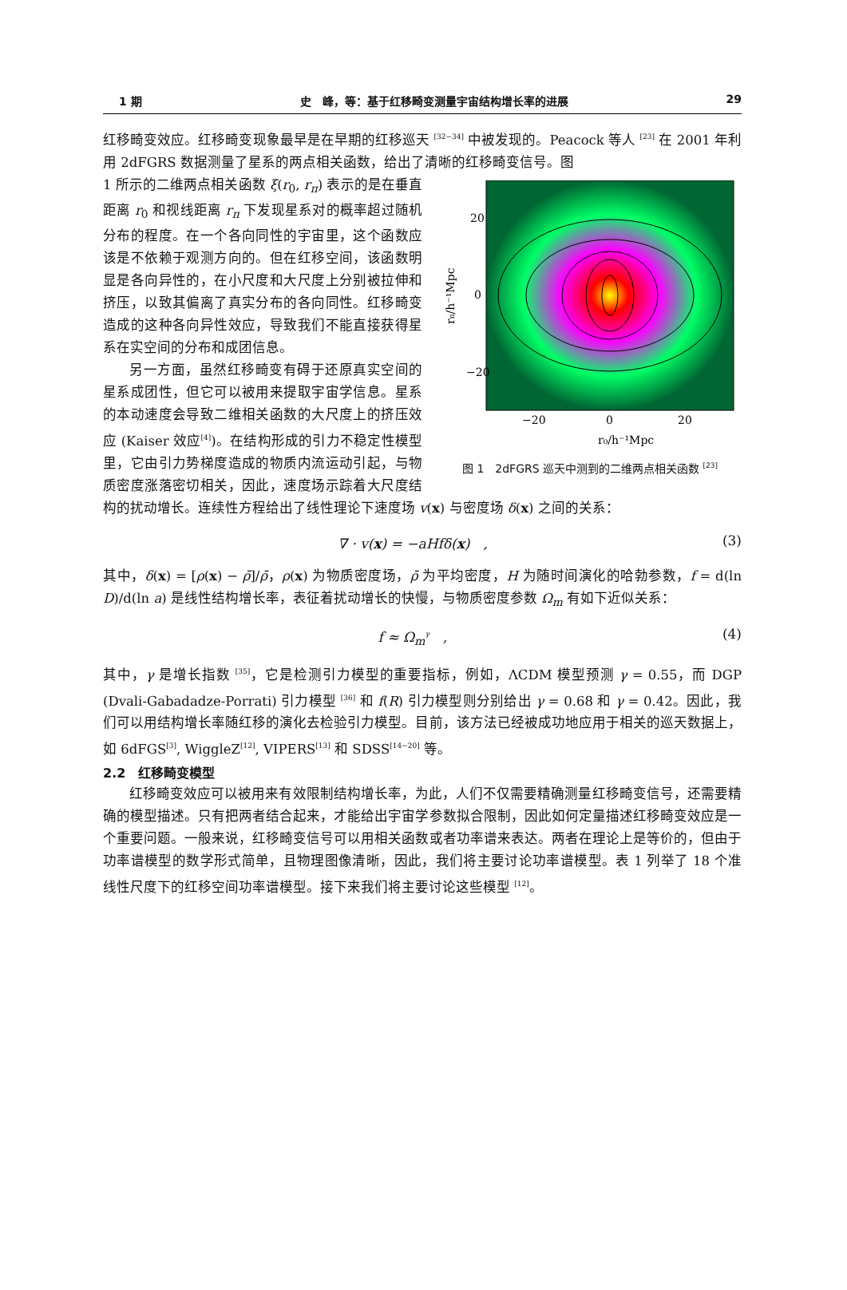1 期 史　峰，等：基于红移畸变测量宇宙结构增长率的进展 29
红移畸变效应。红移畸变现象最早是在早期的红移巡天 <sup>[32−34]</sup> 中被发现的。Peacock 等人 <sup>[23]</sup> 在 2001 年利用 2dFGRS 数据测量了星系的两点相关函数，给出了清晰的红移畸变信号。图
20
0
−20
−20
0
20
r₀/h⁻¹Mpc
rπ/h⁻¹Mpc
图 1　2dFGRS 巡天中测到的二维两点相关函数 <sup>[23]</sup>
1 所示的二维两点相关函数 ξ(r<sub>0</sub>, r<sub>π</sub>) 表示的是在垂直距离 r<sub>0</sub> 和视线距离 r<sub>π</sub> 下发现星系对的概率超过随机分布的程度。在一个各向同性的宇宙里，这个函数应该是不依赖于观测方向的。但在红移空间，该函数明显是各向异性的，在小尺度和大尺度上分别被拉伸和挤压，以致其偏离了真实分布的各向同性。红移畸变造成的这种各向异性效应，导致我们不能直接获得星系在实空间的分布和成团信息。
另一方面，虽然红移畸变有碍于还原真实空间的星系成团性，但它可以被用来提取宇宙学信息。星系的本动速度会导致二维相关函数的大尺度上的挤压效应 (Kaiser 效应<sup>[4]</sup>)。在结构形成的引力不稳定性模型里，它由引力势梯度造成的物质内流运动引起，与物质密度涨落密切相关，因此，速度场示踪着大尺度结构的扰动增长。连续性方程给出了线性理论下速度场 v(x) 与密度场 δ(x) 之间的关系：
∇ · v(x) = −aHfδ(x)　, (3)
其中，δ(x) = [ρ(x) − ρ̄]/ρ̄，ρ(x) 为物质密度场，ρ̄ 为平均密度，H 为随时间演化的哈勃参数，f = d(ln D)/d(ln a) 是线性结构增长率，表征着扰动增长的快慢，与物质密度参数 Ω<sub>m</sub> 有如下近似关系：
f ≈ Ω<sub>m</sub><sup>γ</sup>　, (4)
其中，γ 是增长指数 <sup>[35]</sup>，它是检测引力模型的重要指标，例如，ΛCDM 模型预测 γ = 0.55，而 DGP (Dvali-Gabadadze-Porrati) 引力模型 <sup>[36]</sup> 和 f(R) 引力模型则分别给出 γ = 0.68 和 γ = 0.42。因此，我们可以用结构增长率随红移的演化去检验引力模型。目前，该方法已经被成功地应用于相关的巡天数据上，如 6dFGS<sup>[3]</sup>, WiggleZ<sup>[12]</sup>, VIPERS<sup>[13]</sup> 和 SDSS<sup>[14−20]</sup> 等。
2.2　红移畸变模型
红移畸变效应可以被用来有效限制结构增长率，为此，人们不仅需要精确测量红移畸变信号，还需要精确的模型描述。只有把两者结合起来，才能给出宇宙学参数拟合限制，因此如何定量描述红移畸变效应是一个重要问题。一般来说，红移畸变信号可以用相关函数或者功率谱来表达。两者在理论上是等价的，但由于功率谱模型的数学形式简单，且物理图像清晰，因此，我们将主要讨论功率谱模型。表 1 列举了 18 个准线性尺度下的红移空间功率谱模型。接下来我们将主要讨论这些模型 <sup>[12]</sup>。